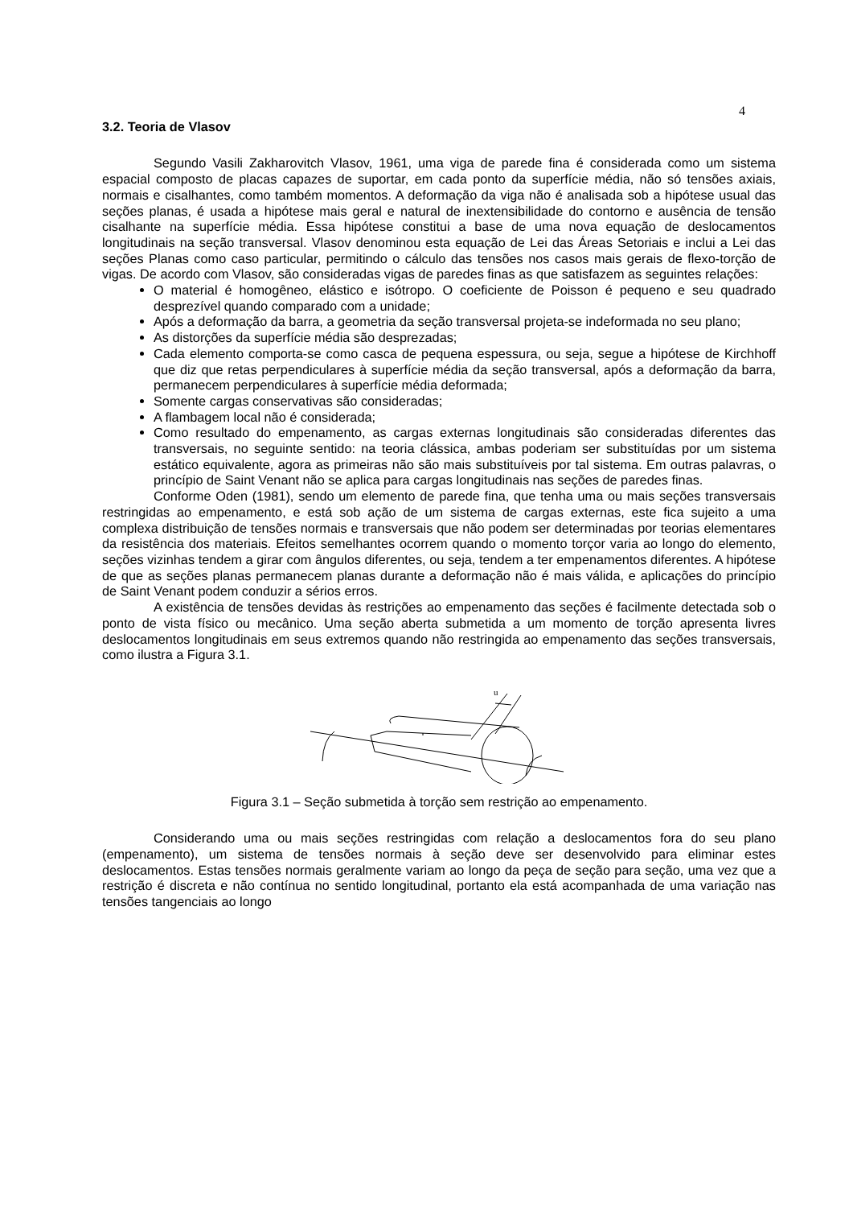4
3.2. Teoria de Vlasov
Segundo Vasili Zakharovitch Vlasov, 1961, uma viga de parede fina é considerada como um sistema espacial composto de placas capazes de suportar, em cada ponto da superfície média, não só tensões axiais, normais e cisalhantes, como também momentos. A deformação da viga não é analisada sob a hipótese usual das seções planas, é usada a hipótese mais geral e natural de inextensibilidade do contorno e ausência de tensão cisalhante na superfície média. Essa hipótese constitui a base de uma nova equação de deslocamentos longitudinais na seção transversal. Vlasov denominou esta equação de Lei das Áreas Setoriais e inclui a Lei das seções Planas como caso particular, permitindo o cálculo das tensões nos casos mais gerais de flexo-torção de vigas. De acordo com Vlasov, são consideradas vigas de paredes finas as que satisfazem as seguintes relações:
O material é homogêneo, elástico e isótropo. O coeficiente de Poisson é pequeno e seu quadrado desprezível quando comparado com a unidade;
Após a deformação da barra, a geometria da seção transversal projeta-se indeformada no seu plano;
As distorções da superfície média são desprezadas;
Cada elemento comporta-se como casca de pequena espessura, ou seja, segue a hipótese de Kirchhoff que diz que retas perpendiculares à superfície média da seção transversal, após a deformação da barra, permanecem perpendiculares à superfície média deformada;
Somente cargas conservativas são consideradas;
A flambagem local não é considerada;
Como resultado do empenamento, as cargas externas longitudinais são consideradas diferentes das transversais, no seguinte sentido: na teoria clássica, ambas poderiam ser substituídas por um sistema estático equivalente, agora as primeiras não são mais substituíveis por tal sistema. Em outras palavras, o princípio de Saint Venant não se aplica para cargas longitudinais nas seções de paredes finas.
Conforme Oden (1981), sendo um elemento de parede fina, que tenha uma ou mais seções transversais restringidas ao empenamento, e está sob ação de um sistema de cargas externas, este fica sujeito a uma complexa distribuição de tensões normais e transversais que não podem ser determinadas por teorias elementares da resistência dos materiais. Efeitos semelhantes ocorrem quando o momento torçor varia ao longo do elemento, seções vizinhas tendem a girar com ângulos diferentes, ou seja, tendem a ter empenamentos diferentes. A hipótese de que as seções planas permanecem planas durante a deformação não é mais válida, e aplicações do princípio de Saint Venant podem conduzir a sérios erros.
A existência de tensões devidas às restrições ao empenamento das seções é facilmente detectada sob o ponto de vista físico ou mecânico. Uma seção aberta submetida a um momento de torção apresenta livres deslocamentos longitudinais em seus extremos quando não restringida ao empenamento das seções transversais, como ilustra a Figura 3.1.
u
Figura 3.1 – Seção submetida à torção sem restrição ao empenamento.
Considerando uma ou mais seções restringidas com relação a deslocamentos fora do seu plano (empenamento), um sistema de tensões normais à seção deve ser desenvolvido para eliminar estes deslocamentos. Estas tensões normais geralmente variam ao longo da peça de seção para seção, uma vez que a restrição é discreta e não contínua no sentido longitudinal, portanto ela está acompanhada de uma variação nas tensões tangenciais ao longo